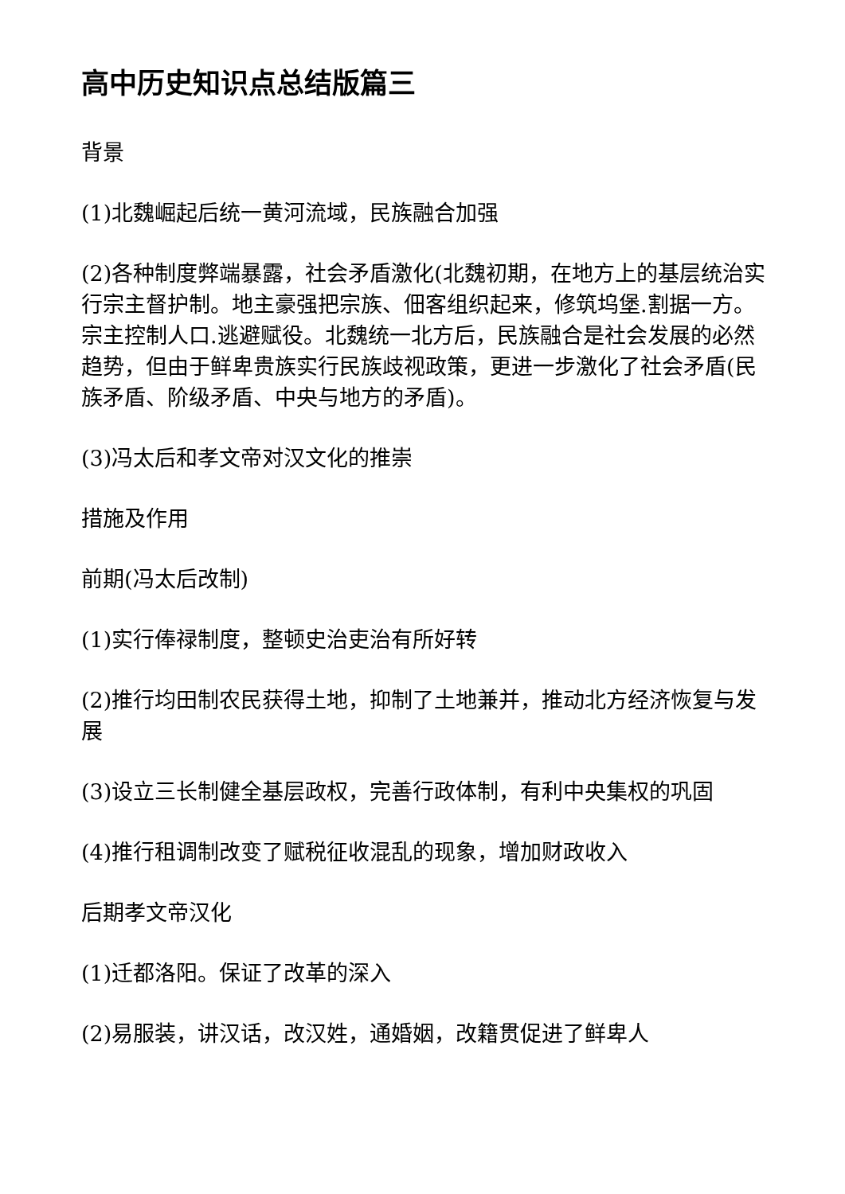高中历史知识点总结版篇三
背景
(1)北魏崛起后统一黄河流域，民族融合加强
(2)各种制度弊端暴露，社会矛盾激化(北魏初期，在地方上的基层统治实行宗主督护制。地主豪强把宗族、佃客组织起来，修筑坞堡.割据一方。宗主控制人口.逃避赋役。北魏统一北方后，民族融合是社会发展的必然趋势，但由于鲜卑贵族实行民族歧视政策，更进一步激化了社会矛盾(民族矛盾、阶级矛盾、中央与地方的矛盾)。
(3)冯太后和孝文帝对汉文化的推崇
措施及作用
前期(冯太后改制)
(1)实行俸禄制度，整顿史治吏治有所好转
(2)推行均田制农民获得土地，抑制了土地兼并，推动北方经济恢复与发展
(3)设立三长制健全基层政权，完善行政体制，有利中央集权的巩固
(4)推行租调制改变了赋税征收混乱的现象，增加财政收入
后期孝文帝汉化
(1)迁都洛阳。保证了改革的深入
(2)易服装，讲汉话，改汉姓，通婚姻，改籍贯促进了鲜卑人